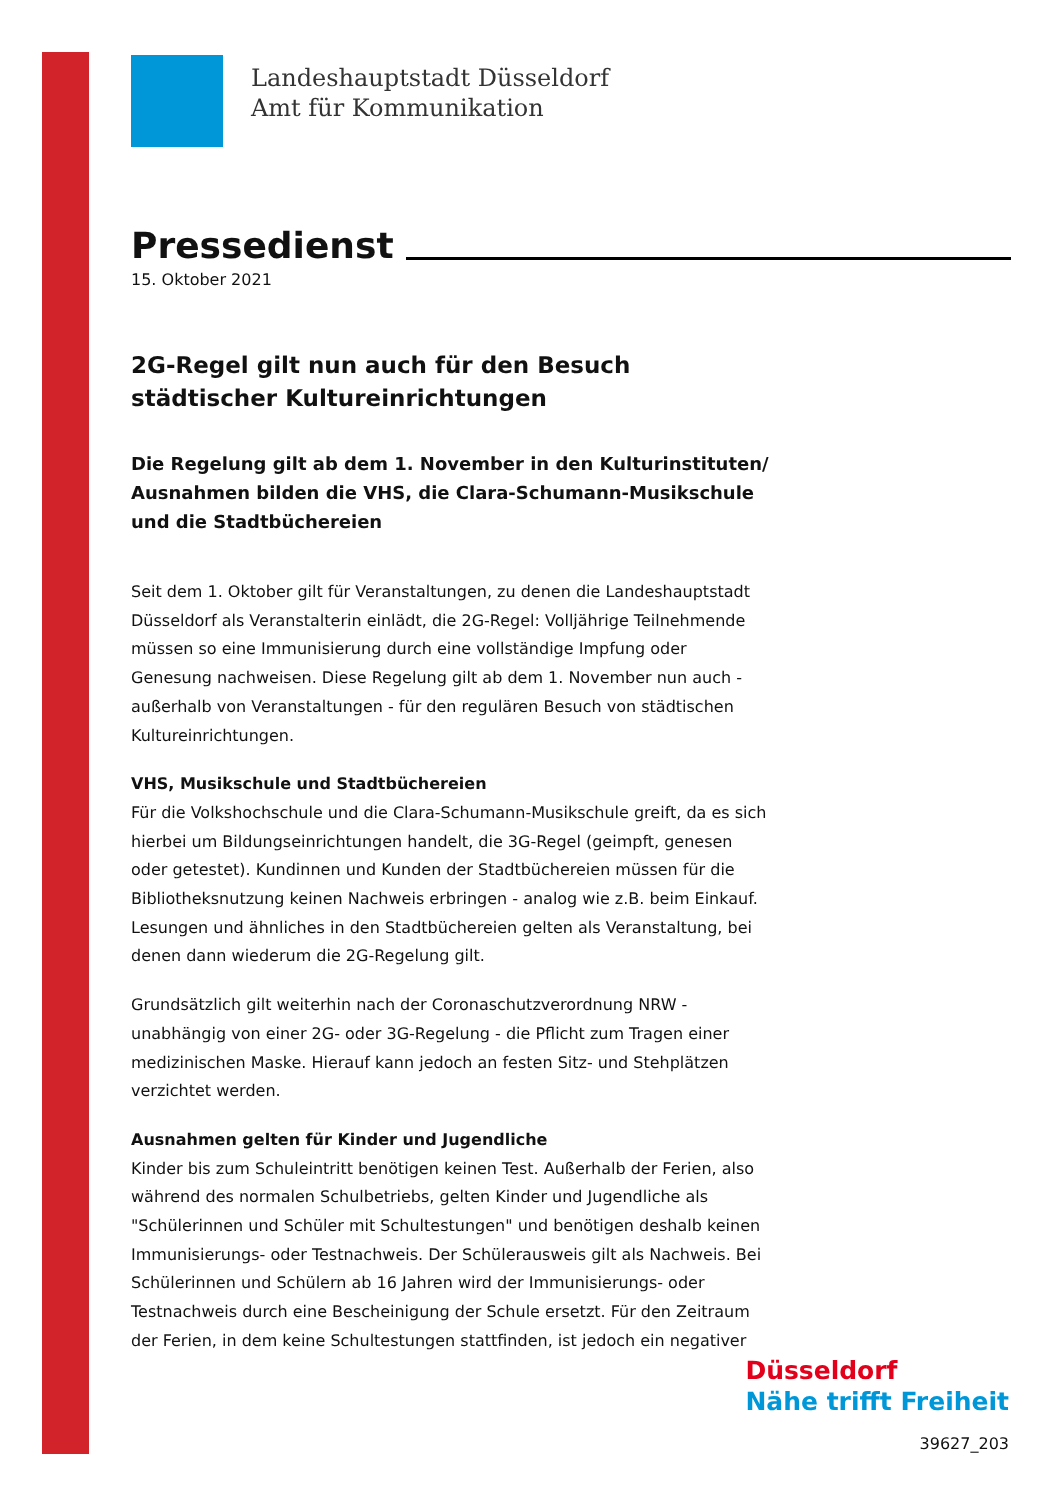Landeshauptstadt Düsseldorf
Amt für Kommunikation
Pressedienst
15. Oktober 2021
2G-Regel gilt nun auch für den Besuch städtischer Kultureinrichtungen
Die Regelung gilt ab dem 1. November in den Kulturinstituten/ Ausnahmen bilden die VHS, die Clara-Schumann-Musikschule und die Stadtbüchereien
Seit dem 1. Oktober gilt für Veranstaltungen, zu denen die Landeshauptstadt Düsseldorf als Veranstalterin einlädt, die 2G-Regel: Volljährige Teilnehmende müssen so eine Immunisierung durch eine vollständige Impfung oder Genesung nachweisen. Diese Regelung gilt ab dem 1. November nun auch - außerhalb von Veranstaltungen - für den regulären Besuch von städtischen Kultureinrichtungen.
VHS, Musikschule und Stadtbüchereien
Für die Volkshochschule und die Clara-Schumann-Musikschule greift, da es sich hierbei um Bildungseinrichtungen handelt, die 3G-Regel (geimpft, genesen oder getestet). Kundinnen und Kunden der Stadtbüchereien müssen für die Bibliotheksnutzung keinen Nachweis erbringen - analog wie z.B. beim Einkauf. Lesungen und ähnliches in den Stadtbüchereien gelten als Veranstaltung, bei denen dann wiederum die 2G-Regelung gilt.
Grundsätzlich gilt weiterhin nach der Coronaschutzverordnung NRW - unabhängig von einer 2G- oder 3G-Regelung - die Pflicht zum Tragen einer medizinischen Maske. Hierauf kann jedoch an festen Sitz- und Stehplätzen verzichtet werden.
Ausnahmen gelten für Kinder und Jugendliche
Kinder bis zum Schuleintritt benötigen keinen Test. Außerhalb der Ferien, also während des normalen Schulbetriebs, gelten Kinder und Jugendliche als "Schülerinnen und Schüler mit Schultestungen" und benötigen deshalb keinen Immunisierungs- oder Testnachweis. Der Schülerausweis gilt als Nachweis. Bei Schülerinnen und Schülern ab 16 Jahren wird der Immunisierungs- oder Testnachweis durch eine Bescheinigung der Schule ersetzt. Für den Zeitraum der Ferien, in dem keine Schultestungen stattfinden, ist jedoch ein negativer
Düsseldorf
Nähe trifft Freiheit
39627_203